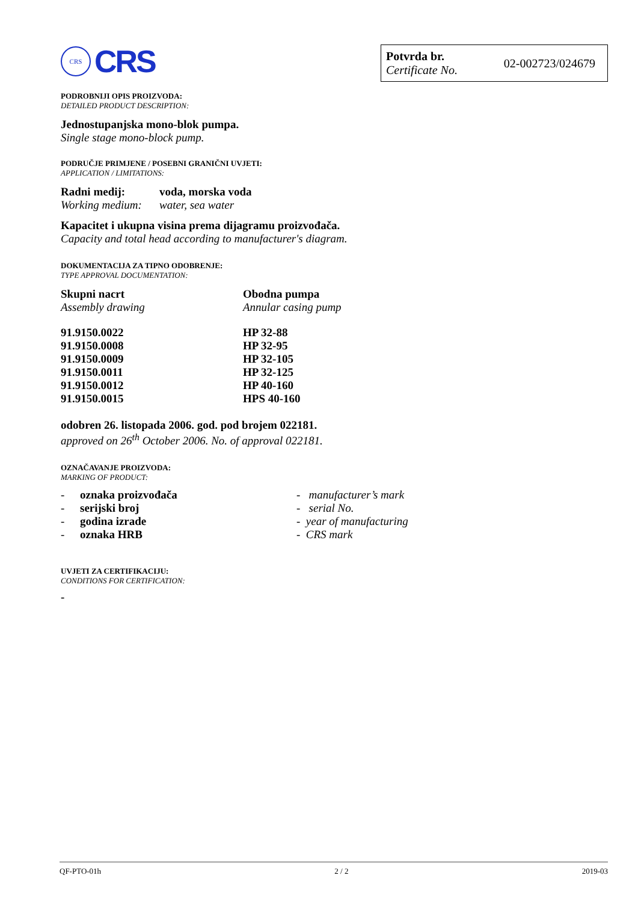CRS
CRS
Potvrda br.
Certificate No.
02-002723/024679
PODROBNIJI OPIS PROIZVODA:
DETAILED PRODUCT DESCRIPTION:
Jednostupanjska mono-blok pumpa.
Single stage mono-block pump.
PODRUČJE PRIMJENE / POSEBNI GRANIČNI UVJETI:
APPLICATION / LIMITATIONS:
| Radni medij: | voda, morska voda |
| Working medium: | water, sea water |
Kapacitet i ukupna visina prema dijagramu proizvođača.
Capacity and total head according to manufacturer's diagram.
DOKUMENTACIJA ZA TIPNO ODOBRENJE:
TYPE APPROVAL DOCUMENTATION:
| Skupni nacrt | Obodna pumpa |
| Assembly drawing | Annular casing pump |
| 91.9150.0022 | HP 32-88 |
| 91.9150.0008 | HP 32-95 |
| 91.9150.0009 | HP 32-105 |
| 91.9150.0011 | HP 32-125 |
| 91.9150.0012 | HP 40-160 |
| 91.9150.0015 | HPS 40-160 |
odobren 26. listopada 2006. god. pod brojem 022181.
approved on 26<sup>th</sup> October 2006. No. of approval 022181.
OZNAČAVANJE PROIZVODA:
MARKING OF PRODUCT:
| - | oznaka proizvođača | - manufacturer’s mark |
| - | serijski broj | - serial No. |
| - | godina izrade | - year of manufacturing |
| - | oznaka HRB | - CRS mark |
UVJETI ZA CERTIFIKACIJU:
CONDITIONS FOR CERTIFICATION:
-
QF-PTO-01h 2 / 2 2019-03